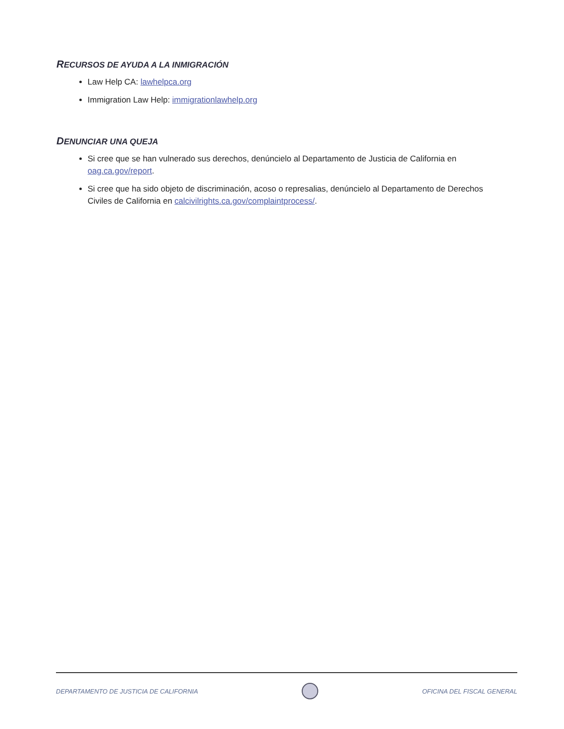RECURSOS DE AYUDA A LA INMIGRACIÓN
Law Help CA: lawhelpca.org
Immigration Law Help: immigrationlawhelp.org
DENUNCIAR UNA QUEJA
Si cree que se han vulnerado sus derechos, denúncielo al Departamento de Justicia de California en oag.ca.gov/report.
Si cree que ha sido objeto de discriminación, acoso o represalias, denúncielo al Departamento de Derechos Civiles de California en calcivilrights.ca.gov/complaintprocess/.
DEPARTAMENTO DE JUSTICIA DE CALIFORNIA
OFICINA DEL FISCAL GENERAL